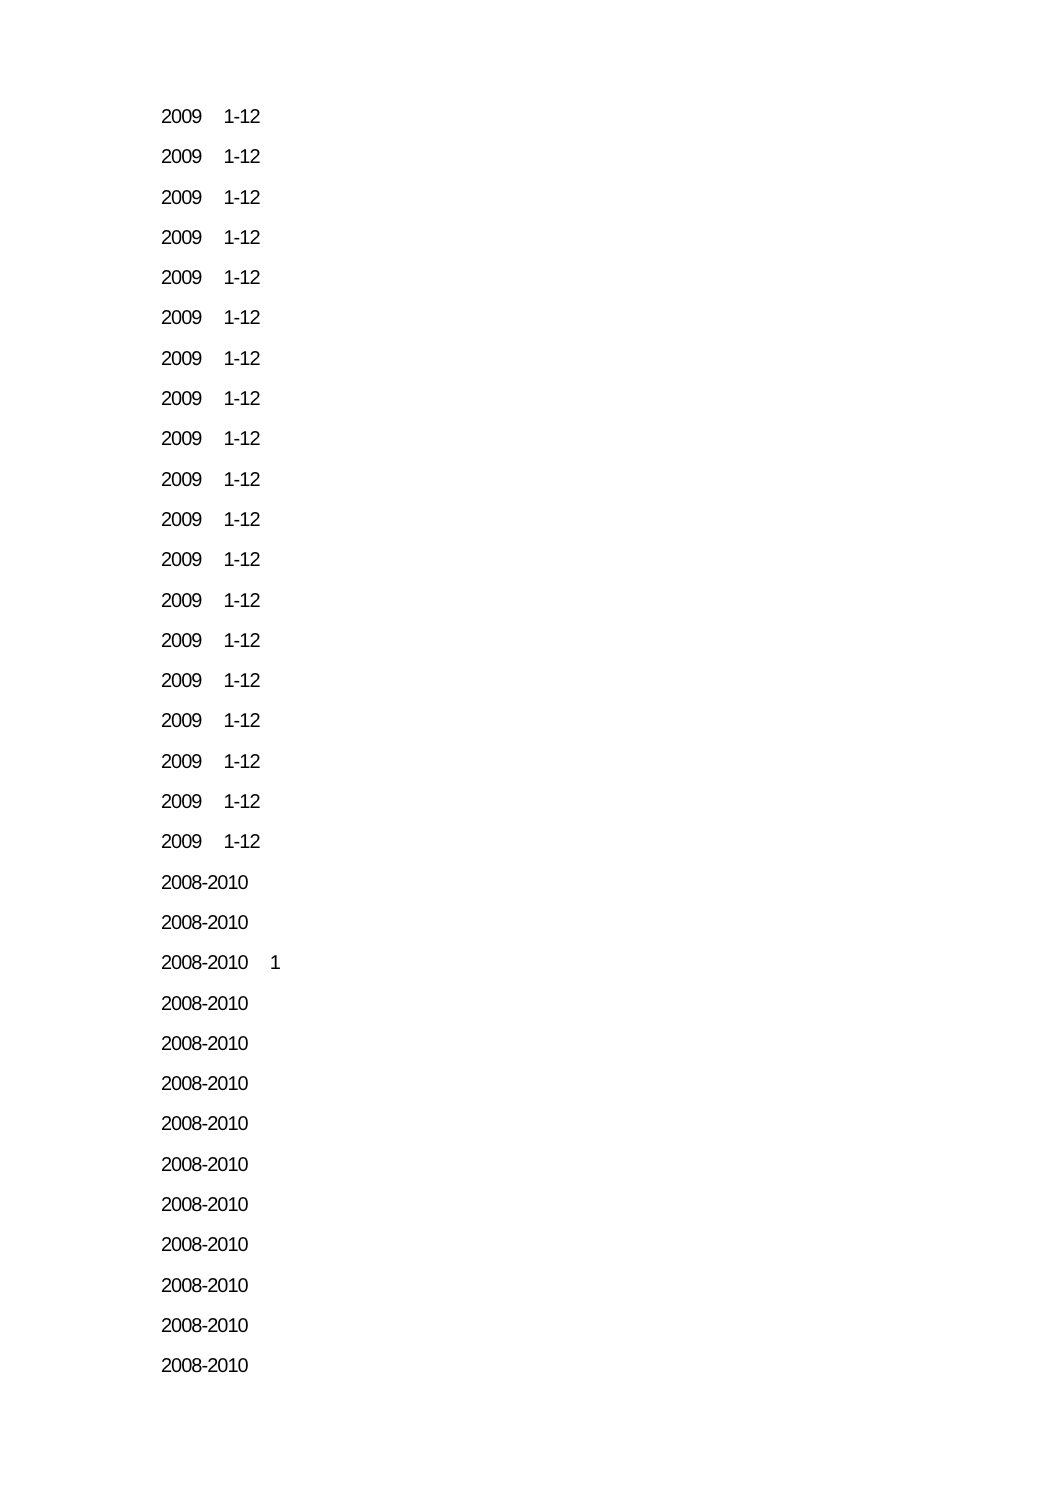2009 1-12
2009 1-12
2009 1-12
2009 1-12
2009 1-12
2009 1-12
2009 1-12
2009 1-12
2009 1-12
2009 1-12
2009 1-12
2009 1-12
2009 1-12
2009 1-12
2009 1-12
2009 1-12
2009 1-12
2009 1-12
2009 1-12
2008-2010
2008-2010
2008-2010 1
2008-2010
2008-2010
2008-2010
2008-2010
2008-2010
2008-2010
2008-2010
2008-2010
2008-2010
2008-2010